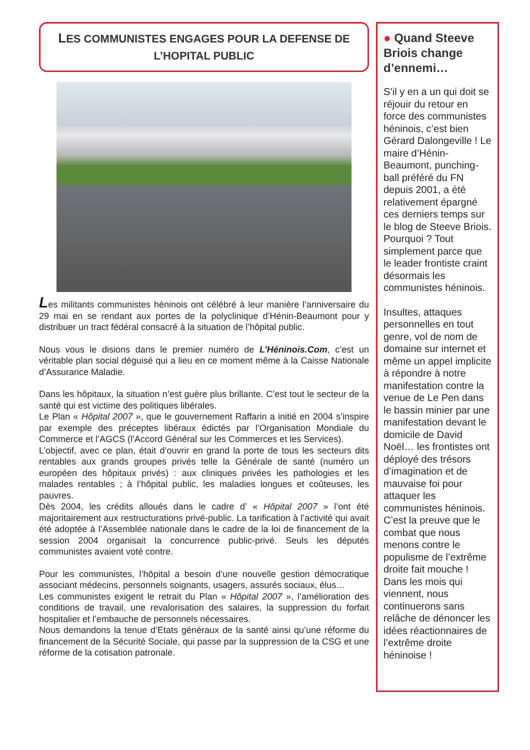LES COMMUNISTES ENGAGES POUR LA DEFENSE DE L’HOPITAL PUBLIC
Les militants communistes héninois ont célébré à leur manière l’anniversaire du 29 mai en se rendant aux portes de la polyclinique d’Hénin-Beaumont pour y distribuer un tract fédéral consacré à la situation de l’hôpital public.
Nous vous le disions dans le premier numéro de L’Héninois.Com, c’est un véritable plan social déguisé qui a lieu en ce moment même à la Caisse Nationale d’Assurance Maladie.
Dans les hôpitaux, la situation n’est guère plus brillante. C’est tout le secteur de la santé qui est victime des politiques libérales.
Le Plan « Hôpital 2007 », que le gouvernement Raffarin a initié en 2004 s’inspire par exemple des préceptes libéraux édictés par l’Organisation Mondiale du Commerce et l’AGCS (l’Accord Général sur les Commerces et les Services).
L’objectif, avec ce plan, était d’ouvrir en grand la porte de tous les secteurs dits rentables aux grands groupes privés telle la Générale de santé (numéro un européen des hôpitaux privés) : aux cliniques privées les pathologies et les malades rentables ; à l’hôpital public, les maladies longues et coûteuses, les pauvres.
Dès 2004, les crédits alloués dans le cadre d’ « Hôpital 2007 » l’ont été majoritairement aux restructurations privé-public. La tarification à l’activité qui avait été adoptée à l’Assemblée nationale dans le cadre de la loi de financement de la session 2004 organisait la concurrence public-privé. Seuls les députés communistes avaient voté contre.
Pour les communistes, l’hôpital a besoin d’une nouvelle gestion démocratique associant médecins, personnels soignants, usagers, assurés sociaux, élus…
Les communistes exigent le retrait du Plan « Hôpital 2007 », l’amélioration des conditions de travail, une revalorisation des salaires, la suppression du forfait hospitalier et l’embauche de personnels nécessaires.
Nous demandons la tenue d’Etats généraux de la santé ainsi qu’une réforme du financement de la Sécurité Sociale, qui passe par la suppression de la CSG et une réforme de la cotisation patronale.
● Quand Steeve Briois change d’ennemi…
S’il y en a un qui doit se réjouir du retour en force des communistes héninois, c’est bien Gérard Dalongeville ! Le maire d’Hénin-Beaumont, punching-ball préféré du FN depuis 2001, a été relativement épargné ces derniers temps sur le blog de Steeve Briois.
Pourquoi ? Tout simplement parce que le leader frontiste craint désormais les communistes héninois.
Insultes, attaques personnelles en tout genre, vol de nom de domaine sur internet et même un appel implicite à répondre à notre manifestation contre la venue de Le Pen dans le bassin minier par une manifestation devant le domicile de David Noël… les frontistes ont déployé des trésors d’imagination et de mauvaise foi pour attaquer les communistes héninois. C’est la preuve que le combat que nous menons contre le populisme de l’extrême droite fait mouche !
Dans les mois qui viennent, nous continuerons sans relâche de dénoncer les idées réactionnaires de l’extrême droite héninoise !